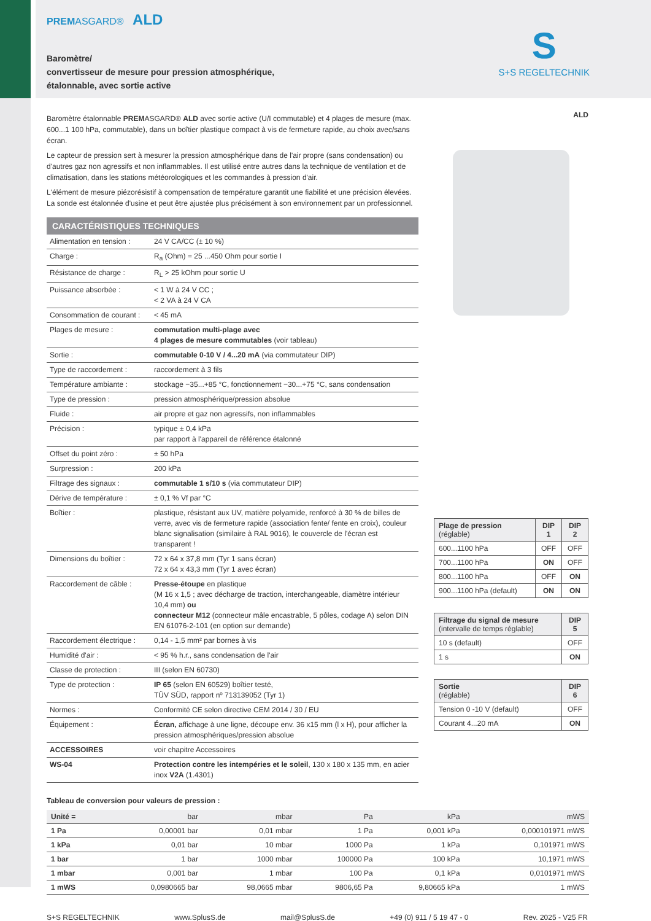PREMASGARD® ALD
Baromètre/
convertisseur de mesure pour pression atmosphérique,
étalonnable, avec sortie active
S
S+S REGELTECHNIK
Baromètre étalonnable PREMASGARD® ALD avec sortie active (U/I commutable) et 4 plages de mesure (max. 600...1 100 hPa, commutable), dans un boîtier plastique compact à vis de fermeture rapide, au choix avec/sans écran.
Le capteur de pression sert à mesurer la pression atmosphérique dans de l'air propre (sans condensation) ou d'autres gaz non agressifs et non inflammables. Il est utilisé entre autres dans la technique de ventilation et de climatisation, dans les stations météorologiques et les commandes à pression d'air.
L'élément de mesure piézorésistif à compensation de température garantit une fiabilité et une précision élevées. La sonde est étalonnée d'usine et peut être ajustée plus précisément à son environnement par un professionnel.
CARACTÉRISTIQUES TECHNIQUES
| Alimentation en tension : | 24 V CA/CC (± 10 %) |
| Charge : | R<sub>a</sub> (Ohm) = 25 ...450 Ohm pour sortie I |
| Résistance de charge : | R<sub>L</sub> > 25 kOhm pour sortie U |
| Puissance absorbée : | < 1 W à 24 V CC ; < 2 VA à 24 V CA |
| Consommation de courant : | < 45 mA |
| Plages de mesure : | commutation multi-plage avec 4 plages de mesure commutables (voir tableau) |
| Sortie : | commutable 0-10 V / 4...20 mA (via commutateur DIP) |
| Type de raccordement : | raccordement à 3 fils |
| Température ambiante : | stockage −35...+85 °C, fonctionnement −30...+75 °C, sans condensation |
| Type de pression : | pression atmosphérique/pression absolue |
| Fluide : | air propre et gaz non agressifs, non inflammables |
| Précision : | typique ± 0,4 kPa par rapport à l'appareil de référence étalonné |
| Offset du point zéro : | ± 50 hPa |
| Surpression : | 200 kPa |
| Filtrage des signaux : | commutable 1 s/10 s (via commutateur DIP) |
| Dérive de température : | ± 0,1 % Vf par °C |
| Boîtier : | plastique, résistant aux UV, matière polyamide, renforcé à 30 % de billes de verre, avec vis de fermeture rapide (association fente/ fente en croix), couleur blanc signalisation (similaire à RAL 9016), le couvercle de l'écran est transparent ! |
| Dimensions du boîtier : | 72 x 64 x 37,8 mm (Tyr 1 sans écran) 72 x 64 x 43,3 mm (Tyr 1 avec écran) |
| Raccordement de câble : | Presse-étoupe en plastique (M 16 x 1,5 ; avec décharge de traction, interchangeable, diamètre intérieur 10,4 mm) ou connecteur M12 (connecteur mâle encastrable, 5 pôles, codage A) selon DIN EN 61076-2-101 (en option sur demande) |
| Raccordement électrique : | 0,14 - 1,5 mm² par bornes à vis |
| Humidité d'air : | < 95 % h.r., sans condensation de l'air |
| Classe de protection : | III (selon EN 60730) |
| Type de protection : | IP 65 (selon EN 60529) boîtier testé, TÜV SÜD, rapport nº 713139052 (Tyr 1) |
| Normes : | Conformité CE selon directive CEM 2014 / 30 / EU |
| Équipement : | Écran, affichage à une ligne, découpe env. 36 x15 mm (l x H), pour afficher la pression atmosphériques/pression absolue |
| ACCESSOIRES | voir chapitre Accessoires |
| WS-04 | Protection contre les intempéries et le soleil , 130 x 180 x 135 mm, en acier inox V2A (1.4301) |
ALD
| Plage de pression (réglable) | DIP 1 | DIP 2 |
| --- | --- | --- |
| 600...1100 hPa | OFF | OFF |
| 700...1100 hPa | ON | OFF |
| 800...1100 hPa | OFF | ON |
| 900...1100 hPa (default) | ON | ON |
| Filtrage du signal de mesure (intervalle de temps réglable) | DIP 5 |
| --- | --- |
| 10 s (default) | OFF |
| 1 s | ON |
| Sortie (réglable) | DIP 6 |
| --- | --- |
| Tension 0 -10 V (default) | OFF |
| Courant 4...20 mA | ON |
Tableau de conversion pour valeurs de pression :
| Unité = | bar | mbar | Pa | kPa | mWS |
| --- | --- | --- | --- | --- | --- |
| 1 Pa | 0,00001 bar | 0,01 mbar | 1 Pa | 0,001 kPa | 0,000101971 mWS |
| 1 kPa | 0,01 bar | 10 mbar | 1000 Pa | 1 kPa | 0,101971 mWS |
| 1 bar | 1 bar | 1000 mbar | 100000 Pa | 100 kPa | 10,1971 mWS |
| 1 mbar | 0,001 bar | 1 mbar | 100 Pa | 0,1 kPa | 0,0101971 mWS |
| 1 mWS | 0,0980665 bar | 98,0665 mbar | 9806,65 Pa | 9,80665 kPa | 1 mWS |
S+S REGELTECHNIK www.SplusS.de mail@SplusS.de +49 (0) 911 / 5 19 47 - 0 Rev. 2025 - V25 FR